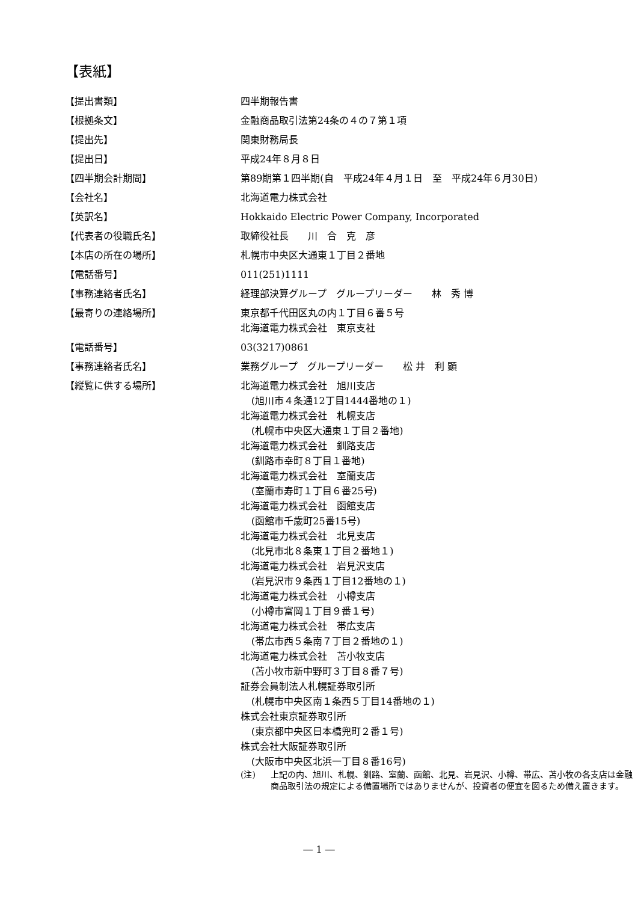【表紙】
| 【提出書類】 | 四半期報告書 |
| 【根拠条文】 | 金融商品取引法第24条の４の７第１項 |
| 【提出先】 | 関東財務局長 |
| 【提出日】 | 平成24年８月８日 |
| 【四半期会計期間】 | 第89期第１四半期(自 平成24年４月１日 至 平成24年６月30日) |
| 【会社名】 | 北海道電力株式会社 |
| 【英訳名】 | Hokkaido Electric Power Company, Incorporated |
| 【代表者の役職氏名】 | 取締役社長 川 合 克 彦 |
| 【本店の所在の場所】 | 札幌市中央区大通東１丁目２番地 |
| 【電話番号】 | 011(251)1111 |
| 【事務連絡者氏名】 | 経理部決算グループ グループリーダー 林 秀 博 |
| 【最寄りの連絡場所】 | 東京都千代田区丸の内１丁目６番５号 北海道電力株式会社 東京支社 |
| 【電話番号】 | 03(3217)0861 |
| 【事務連絡者氏名】 | 業務グループ グループリーダー 松 井 利 顕 |
| 【縦覧に供する場所】 | 北海道電力株式会社 旭川支店 (旭川市４条通12丁目1444番地の１) 北海道電力株式会社 札幌支店 (札幌市中央区大通東１丁目２番地) 北海道電力株式会社 釧路支店 (釧路市幸町８丁目１番地) 北海道電力株式会社 室蘭支店 (室蘭市寿町１丁目６番25号) 北海道電力株式会社 函館支店 (函館市千歳町25番15号) 北海道電力株式会社 北見支店 (北見市北８条東１丁目２番地１) 北海道電力株式会社 岩見沢支店 (岩見沢市９条西１丁目12番地の１) 北海道電力株式会社 小樽支店 (小樽市富岡１丁目９番１号) 北海道電力株式会社 帯広支店 (帯広市西５条南７丁目２番地の１) 北海道電力株式会社 苫小牧支店 (苫小牧市新中野町３丁目８番７号) 証券会員制法人札幌証券取引所 (札幌市中央区南１条西５丁目14番地の１) 株式会社東京証券取引所 (東京都中央区日本橋兜町２番１号) 株式会社大阪証券取引所 (大阪市中央区北浜一丁目８番16号) (注) 上記の内、旭川、札幌、釧路、室蘭、函館、北見、岩見沢、小樽、帯広、苫小牧の各支店は金融商品取引法の規定による備置場所ではありませんが、投資者の便宜を図るため備え置きます。 |
― 1 ―